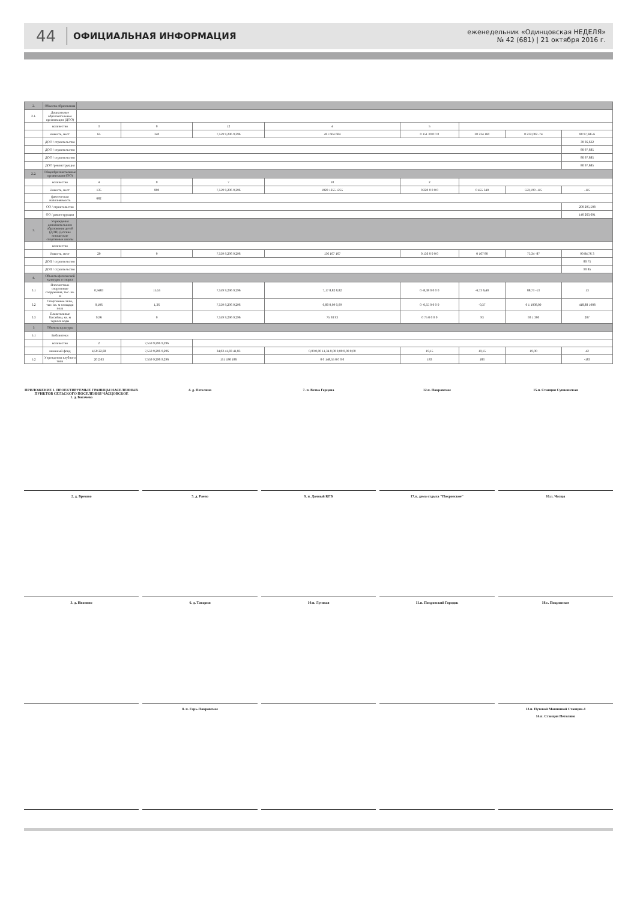44 ОФИЦИАЛЬНАЯ ИНФОРМАЦИЯ еженедельник «Одинцовская НЕДЕЛЯ»
№ 42 (681) | 21 октября 2016 г.
| 2. | Объекты образования | | | | | | | | |
| 2.1. | Дошкольные образовательные организации (ДОО) | | | | | | | | |
| | количество | 3 | 0 | 12 | 4 | 5 | | | |
| | ёмкость, мест | 65 | 340 | 7,559 9,296 9,296 | 491 604 604 | 0 151 30 0 0 0 | 30 234 160 | 0 232,002 -74 | 80 97,685 6 |
| | ДОО / строительство | | | | | | | | 30 36,632 |
| | ДОО / строительство | | | | | | | | 80 97,685 |
| | ДОО / строительство | | | | | | | | 80 97,685 |
| | ДОО /реконструкция | | | | | | | | 80 97,685 |
| 2.2. | Общеобразовательные организации (ОО) | | | | | | | | |
| | количество | 4 | 0 | 7 | 10 | 2 | | | |
| | ёмкость, мест | 135 | 800 | 7,559 9,296 9,296 | 1020 1255 1255 | 0 220 0 0 0 0 | 0 455 340 | 559,199 -115 | -115 |
| | фактическая наполняемость | 682 | | | | | | | |
| | ОО / строительство | | | | | | | | 200 295,508 |
| | ОО / реконструкция | | | | | | | | 140 263,691 |
| 3. | Учреждения дополнительного образования детей (ДОП) Детские юношеские спортивные школы | | | | | | | | |
| | количество | | | | | | | | |
| | ёмкость, мест | 20 | 0 | 7,559 9,296 9,296 | 136 167 167 | 0 136 0 0 0 0 | 0 167 80 | 75,34 -87 | 90 84,76 3 |
| | ДОП / строительство | | | | | | | | 80 75 |
| | ДОП / строительство | | | | | | | | 90 85 |
| 4. | Объекты физической культуры и спорта | | | | | | | | |
| 3.1 | Плоскостные спортивные сооружения, тыс. кв. м | 0,9483 | 15,55 | 7,559 9,296 9,296 | 7,17 8,82 8,82 | 0 -8,38 0 0 0 0 | -6,73 6,40 | 88,73 -13 | 13 |
| 3.2 | Спортивные залы, тыс. кв. м площади пола | 0,106 | 1,36 | 7,559 9,296 9,296 | 0,80 0,99 0,99 | 0 -0,55 0 0 0 0 | -0,37 | 0 1 1008,00 | 418,88 1008 |
| 3.3 | Плавательные бассейны, кв. м зеркала воды | 9,96 | 0 | 7,559 9,296 9,296 | 75 93 93 | 0 75 0 0 0 0 | 93 | 93 1 300 | 207 |
| 5 | Объекты культуры | | | | | | | | |
| 5.1 | Библиотеки | | | | | | | | |
| | количество | 2 | 7,559 9,296 9,296 | | | | | | |
| | книжный фонд | 4,50 22,68 | 7,559 9,296 9,296 | 34,02 41,83 41,83 | 0,00 0,00 11,34 0,00 0,00 0,00 0,00 | 19,15 | 19,15 | 19,00 | 42 |
| 5.2 | Учреждения клубного типа | 20 2,63 | 7,559 9,296 9,296 | 151 186 186 | 0 0 148,55 0 0 0 0 | 183 | 183 | | -183 |
ПРИЛОЖЕНИЕ 1. ПРОЕКТИРУЕМЫЕ ГРАНИЦЫ НАСЕЛЕННЫХ ПУНКТОВ СЕЛЬСКОГО ПОСЕЛЕНИЯ ЧАСЦОВСКОЕ
1. д. Богачево
4. д. Петелино
7. п. Ветка Герцена
12.п. Покровское
15.п. Станция Сушкинская
2. д. Брехово
5. д. Раево
9. п. Дачный КГБ
17.п. дома отдыха "Покровское"
16.п. Часцы
3. д. Ивонино
6. д. Татарки
10.п. Луговая
11.п. Покровский Городок
18.с. Покровское
8. п. Гарь-Покровское
13.п. Путевой Машинной Станции-4
14.п. Станция Петелино